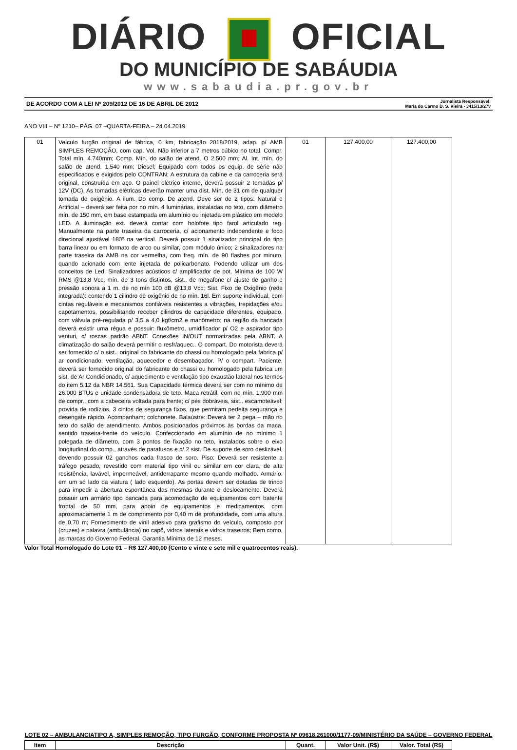DIÁRIO OFICIAL
DO MUNICÍPIO DE SABÁUDIA
www.sabaudia.pr.gov.br
DE ACORDO COM A LEI Nº 209/2012 DE 16 DE ABRIL DE 2012 Jornalista Responsável:
Maria do Carmo D. S. Vieira - 3415/13/27v
ANO VIII – Nº 1210– PÁG. 07 –QUARTA-FEIRA – 24.04.2019
| 01 | Veículo furgão original de fábrica, 0 km, fabricação 2018/2019, adap. p/ AMB SIMPLES REMOÇÃO, com cap. Vol. Não inferior a 7 metros cúbico no total. Compr. Total mín. 4.740mm; Comp. Mín. do salão de atend. O 2.500 mm; Al. Int. mín. do salão de atend. 1.540 mm; Diesel; Equipado com todos os equip. de série não especificados e exigidos pelo CONTRAN; A estrutura da cabine e da carroceria será original, construída em aço. O painel elétrico interno, deverá possuir 2 tomadas p/ 12V (DC). As tomadas elétricas deverão manter uma dist. Mín. de 31 cm de qualquer tomada de oxigênio. A ilum. Do comp. De atend. Deve ser de 2 tipos: Natural e Artificial – deverá ser feita por no mín. 4 luminárias, instaladas no teto, com diâmetro mín. de 150 mm, em base estampada em alumínio ou injetada em plástico em modelo LED. A iluminação ext. deverá contar com holofote tipo farol articulado reg. Manualmente na parte traseira da carroceria, c/ acionamento independente e foco direcional ajustável 180º na vertical. Deverá possuir 1 sinalizador principal do tipo barra linear ou em formato de arco ou similar, com módulo único; 2 sinalizadores na parte traseira da AMB na cor vermelha, com freq. mín. de 90 flashes por minuto, quando acionado com lente injetada de policarbonato. Podendo utilizar um dos conceitos de Led. Sinalizadores acústicos c/ amplificador de pot. Mínima de 100 W RMS @13,8 Vcc, mín. de 3 tons distintos, sist.. de megafone c/ ajuste de ganho e pressão sonora a 1 m. de no mín 100 dB @13,8 Vcc; Sist. Fixo de Oxigênio (rede integrada): contendo 1 cilindro de oxigênio de no mín. 16l. Em suporte individual, com cintas reguláveis e mecanismos confiáveis resistentes a vibrações, trepidações e/ou capotamentos, possibilitando receber cilindros de capacidade diferentes, equipado, com válvula pré-regulada p/ 3,5 a 4,0 kgf/cm2 e manômetro; na região da bancada deverá existir uma régua e possuir: fluxômetro, umidificador p/ O2 e aspirador tipo venturi, c/ roscas padrão ABNT. Conexões IN/OUT normatizadas pela ABNT. A climatização do salão deverá permitir o resfr/aquec.. O compart. Do motorista deverá ser fornecido c/ o sist.. original do fabricante do chassi ou homologado pela fabrica p/ ar condicionado, ventilação, aquecedor e desembaçador. P/ o compart. Paciente, deverá ser fornecido original do fabricante do chassi ou homologado pela fabrica um sist. de Ar Condicionado, c/ aquecimento e ventilação tipo exaustão lateral nos termos do item 5.12 da NBR 14.561. Sua Capacidade térmica deverá ser com no mínimo de 26.000 BTUs e unidade condensadora de teto. Maca retrátil, com no mín. 1.900 mm de compr., com a cabeceira voltada para frente; c/ pés dobráveis, sist.. escamoteável; provida de rodízios, 3 cintos de segurança fixos, que permitam perfeita segurança e desengate rápido. Acompanham: colchonete. Balaústre: Deverá ter 2 pega – mão no teto do salão de atendimento. Ambos posicionados próximos às bordas da maca, sentido traseira-frente do veículo. Confeccionado em alumínio de no mínimo 1 polegada de diâmetro, com 3 pontos de fixação no teto, instalados sobre o eixo longitudinal do comp., através de parafusos e c/ 2 sist. De suporte de soro deslizável, devendo possuir 02 ganchos cada frasco de soro. Piso: Deverá ser resistente a tráfego pesado, revestido com material tipo vinil ou similar em cor clara, de alta resistência, lavável, impermeável, antiderrapante mesmo quando molhado. Armário: em um só lado da viatura ( lado esquerdo). As portas devem ser dotadas de trinco para impedir a abertura espontânea das mesmas durante o deslocamento. Deverá possuir um armário tipo bancada para acomodação de equipamentos com batente frontal de 50 mm, para apoio de equipamentos e medicamentos, com aproximadamente 1 m de comprimento por 0,40 m de profundidade, com uma altura de 0,70 m; Fornecimento de vinil adesivo para grafismo do veículo, composto por (cruzes) e palavra (ambulância) no capô, vidros laterais e vidros traseiros; Bem como, as marcas do Governo Federal. Garantia Mínima de 12 meses. | 01 | 127.400,00 | 127.400,00 |
Valor Total Homologado do Lote 01 – R$ 127.400,00 (Cento e vinte e sete mil e quatrocentos reais).
LOTE 02 – AMBULANCIATIPO A, SIMPLES REMOÇÃO, TIPO FURGÃO, CONFORME PROPOSTA Nº 09618.261000/1177-09/MINISTÉRIO DA SAÚDE – GOVERNO FEDERAL
| Item | Descrição | Quant. | Valor Unit. (R$) | Valor. Total (R$) |
| --- | --- | --- | --- | --- |